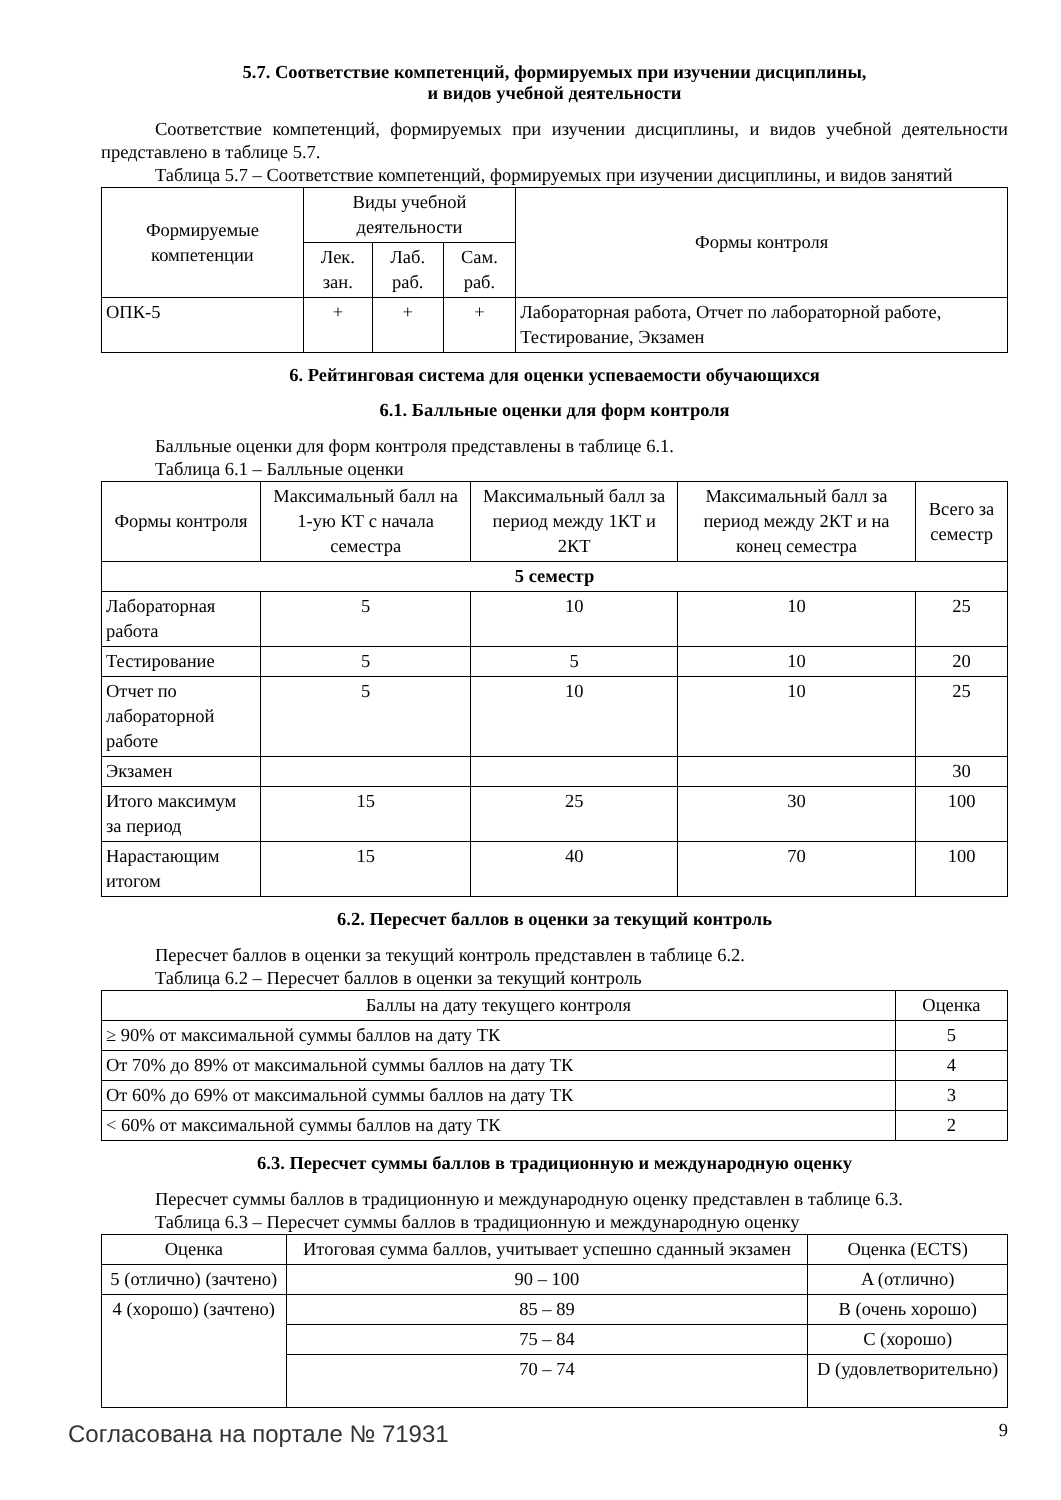5.7. Соответствие компетенций, формируемых при изучении дисциплины,
и видов учебной деятельности
Соответствие компетенций, формируемых при изучении дисциплины, и видов учебной деятельности представлено в таблице 5.7.
Таблица 5.7 – Соответствие компетенций, формируемых при изучении дисциплины, и видов занятий
| Формируемые компетенции | Виды учебной деятельности | | | Формы контроля |
| --- | --- | --- | --- | --- |
| | Лек. зан. | Лаб. раб. | Сам. раб. | |
| ОПК-5 | + | + | + | Лабораторная работа, Отчет по лабораторной работе, Тестирование, Экзамен |
6. Рейтинговая система для оценки успеваемости обучающихся
6.1. Балльные оценки для форм контроля
Балльные оценки для форм контроля представлены в таблице 6.1.
Таблица 6.1 – Балльные оценки
| Формы контроля | Максимальный балл на 1-ую КТ с начала семестра | Максимальный балл за период между 1КТ и 2КТ | Максимальный балл за период между 2КТ и на конец семестра | Всего за семестр |
| --- | --- | --- | --- | --- |
| 5 семестр | | | | |
| Лабораторная работа | 5 | 10 | 10 | 25 |
| Тестирование | 5 | 5 | 10 | 20 |
| Отчет по лабораторной работе | 5 | 10 | 10 | 25 |
| Экзамен | | | | 30 |
| Итого максимум за период | 15 | 25 | 30 | 100 |
| Нарастающим итогом | 15 | 40 | 70 | 100 |
6.2. Пересчет баллов в оценки за текущий контроль
Пересчет баллов в оценки за текущий контроль представлен в таблице 6.2.
Таблица 6.2 – Пересчет баллов в оценки за текущий контроль
| Баллы на дату текущего контроля | Оценка |
| --- | --- |
| ≥ 90% от максимальной суммы баллов на дату ТК | 5 |
| От 70% до 89% от максимальной суммы баллов на дату ТК | 4 |
| От 60% до 69% от максимальной суммы баллов на дату ТК | 3 |
| < 60% от максимальной суммы баллов на дату ТК | 2 |
6.3. Пересчет суммы баллов в традиционную и международную оценку
Пересчет суммы баллов в традиционную и международную оценку представлен в таблице 6.3.
Таблица 6.3 – Пересчет суммы баллов в традиционную и международную оценку
| Оценка | Итоговая сумма баллов, учитывает успешно сданный экзамен | Оценка (ECTS) |
| --- | --- | --- |
| 5 (отлично) (зачтено) | 90 – 100 | A (отлично) |
| 4 (хорошо) (зачтено) | 85 – 89 | B (очень хорошо) |
| | 75 – 84 | C (хорошо) |
| | 70 – 74 | D (удовлетворительно) |
Согласована на портале № 71931 9